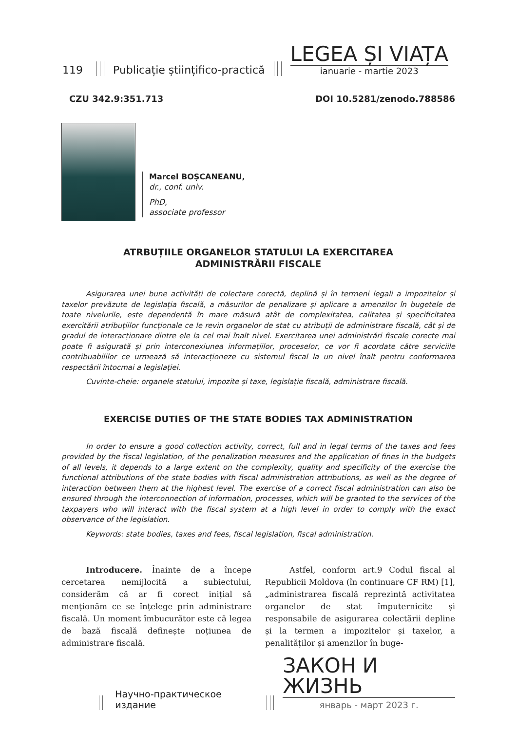119 Publicație științifico-practică
LEGEA ȘI VIAȚA
ianuarie - martie 2023
CZU 342.9:351.713 DOI 10.5281/zenodo.788586
Marcel BOȘCANEANU,
dr., conf. univ.
PhD,
associate professor
ATRBUȚIILE ORGANELOR STATULUI LA EXERCITAREA
ADMINISTRĂRII FISCALE
Asigurarea unei bune activități de colectare corectă, deplină și în termeni legali a impozitelor și taxelor prevăzute de legislația fiscală, a măsurilor de penalizare și aplicare a amenzilor în bugetele de toate nivelurile, este dependentă în mare măsură atât de complexitatea, calitatea și specificitatea exercitării atribuțiilor funcționale ce le revin organelor de stat cu atribuții de administrare fiscală, cât și de gradul de interacționare dintre ele la cel mai înalt nivel. Exercitarea unei administrări fiscale corecte mai poate fi asigurată și prin interconexiunea informațiilor, proceselor, ce vor fi acordate către serviciile contribuabililor ce urmează să interacționeze cu sistemul fiscal la un nivel înalt pentru conformarea respectării întocmai a legislației.
Cuvinte-cheie: organele statului, impozite și taxe, legislație fiscală, administrare fiscală.
EXERCISE DUTIES OF THE STATE BODIES TAX ADMINISTRATION
In order to ensure a good collection activity, correct, full and in legal terms of the taxes and fees provided by the fiscal legislation, of the penalization measures and the application of fines in the budgets of all levels, it depends to a large extent on the complexity, quality and specificity of the exercise the functional attributions of the state bodies with fiscal administration attributions, as well as the degree of interaction between them at the highest level. The exercise of a correct fiscal administration can also be ensured through the interconnection of information, processes, which will be granted to the services of the taxpayers who will interact with the fiscal system at a high level in order to comply with the exact observance of the legislation.
Keywords: state bodies, taxes and fees, fiscal legislation, fiscal administration.
Introducere. Înainte de a începe cercetarea nemijlocită a subiectului, considerăm că ar fi corect inițial să menționăm ce se înțelege prin administrare fiscală. Un moment îmbucurător este că legea de bază fiscală definește noțiunea de administrare fiscală.
Astfel, conform art.9 Codul fiscal al Republicii Moldova (în continuare CF RM) [1], „administrarea fiscală reprezintă activitatea organelor de stat împuternicite și responsabile de asigurarea colectării depline și la termen a impozitelor și taxelor, a penalităților și amenzilor în buge-
Научно-практическое издание
ЗАКОН И ЖИЗНЬ
январь - март 2023 г.